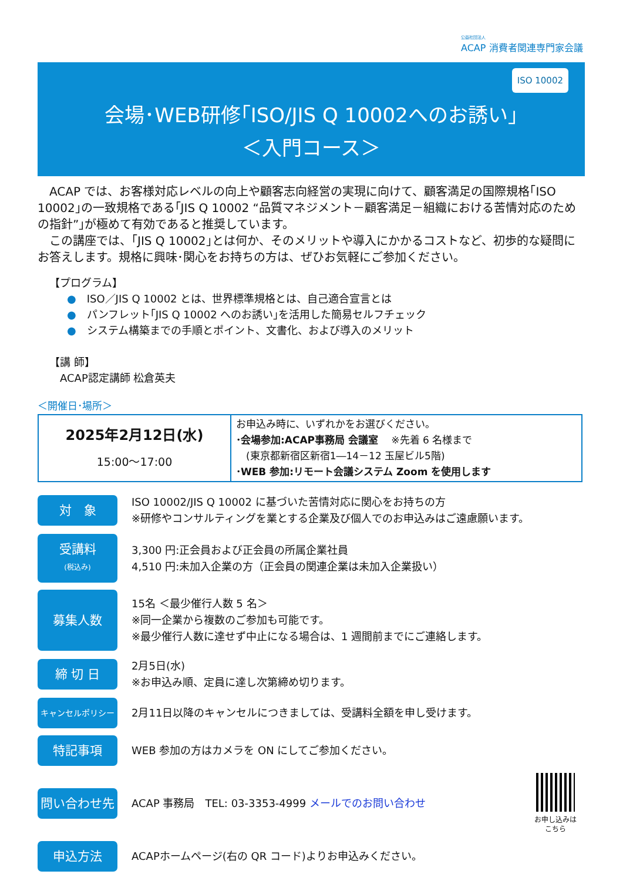公益社団法人
ACAP 消費者関連専門家会議
ISO 10002
会場･WEB研修｢ISO/JIS Q 10002へのお誘い｣
＜入門コース＞
　ACAP では、お客様対応レベルの向上や顧客志向経営の実現に向けて、顧客満足の国際規格｢ISO 10002｣の一致規格である｢JIS Q 10002 “品質マネジメント－顧客満足－組織における苦情対応のための指針”｣が極めて有効であると推奨しています。
　この講座では、｢JIS Q 10002｣とは何か、そのメリットや導入にかかるコストなど、初歩的な疑問にお答えします。規格に興味･関心をお持ちの方は、ぜひお気軽にご参加ください。
【プログラム】
● ISO／JIS Q 10002 とは、世界標準規格とは、自己適合宣言とは
● パンフレット｢JIS Q 10002 へのお誘い｣を活用した簡易セルフチェック
● システム構築までの手順とポイント、文書化、および導入のメリット
【講 師】
　ACAP認定講師 松倉英夫
＜開催日･場所＞
| 2025年2月12日(水) 15:00～17:00 | お申込み時に、いずれかをお選びください。 ･会場参加:ACAP事務局 会議室 ※先着 6 名様まで (東京都新宿区新宿1―14－12 玉屋ビル5階) ･WEB 参加:リモート会議システム Zoom を使用します |
対　象
ISO 10002/JIS Q 10002 に基づいた苦情対応に関心をお持ちの方
※研修やコンサルティングを業とする企業及び個人でのお申込みはご遠慮願います。
受講料
(税込み)
3,300 円:正会員および正会員の所属企業社員
4,510 円:未加入企業の方（正会員の関連企業は未加入企業扱い）
募集人数
15名 ＜最少催行人数 5 名＞
※同一企業から複数のご参加も可能です。
※最少催行人数に達せず中止になる場合は、1 週間前までにご連絡します。
締 切 日
2月5日(水)
※お申込み順、定員に達し次第締め切ります。
キャンセルポリシー
2月11日以降のキャンセルにつきましては、受講料全額を申し受けます。
特記事項
WEB 参加の方はカメラを ON にしてご参加ください。
問い合わせ先
ACAP 事務局　TEL: 03-3353-4999 メールでのお問い合わせ
お申し込みは
こちら
申込方法
ACAPホームページ(右の QR コード)よりお申込みください。